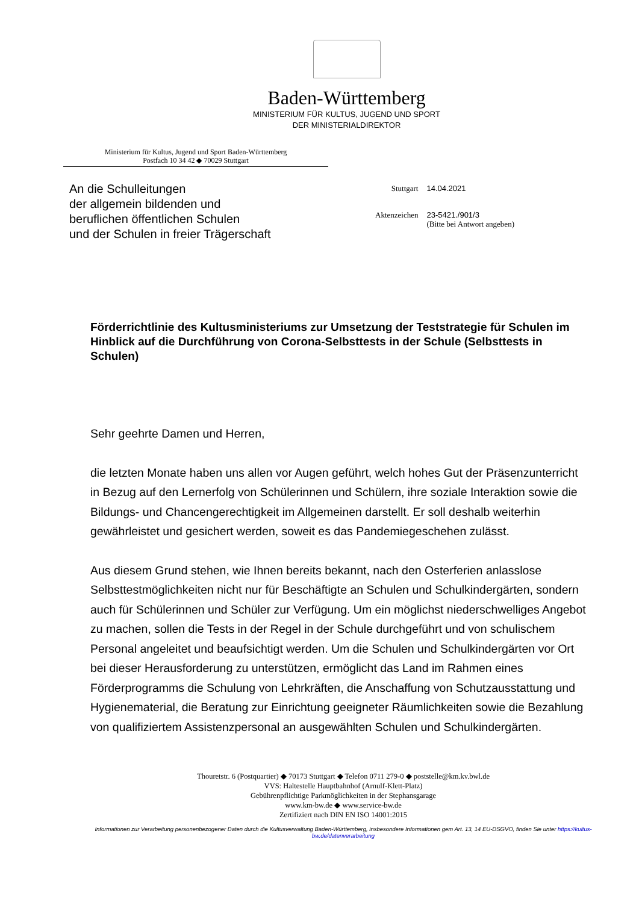Baden-Württemberg
MINISTERIUM FÜR KULTUS, JUGEND UND SPORT
DER MINISTERIALDIREKTOR
Ministerium für Kultus, Jugend und Sport Baden-Württemberg
Postfach 10 34 42 ◆ 70029 Stuttgart
An die Schulleitungen
der allgemein bildenden und
beruflichen öffentlichen Schulen
und der Schulen in freier Trägerschaft
| Stuttgart | 14.04.2021 |
| Aktenzeichen | 23-5421./901/3 (Bitte bei Antwort angeben) |
Förderrichtlinie des Kultusministeriums zur Umsetzung der Teststrategie für Schulen im Hinblick auf die Durchführung von Corona-Selbsttests in der Schule (Selbsttests in Schulen)
Sehr geehrte Damen und Herren,
die letzten Monate haben uns allen vor Augen geführt, welch hohes Gut der Präsenzunterricht in Bezug auf den Lernerfolg von Schülerinnen und Schülern, ihre soziale Interaktion sowie die Bildungs- und Chancengerechtigkeit im Allgemeinen darstellt. Er soll deshalb weiterhin gewährleistet und gesichert werden, soweit es das Pandemiegeschehen zulässt.
Aus diesem Grund stehen, wie Ihnen bereits bekannt, nach den Osterferien anlasslose Selbsttestmöglichkeiten nicht nur für Beschäftigte an Schulen und Schulkindergärten, sondern auch für Schülerinnen und Schüler zur Verfügung. Um ein möglichst niederschwelliges Angebot zu machen, sollen die Tests in der Regel in der Schule durchgeführt und von schulischem Personal angeleitet und beaufsichtigt werden. Um die Schulen und Schulkindergärten vor Ort bei dieser Herausforderung zu unterstützen, ermöglicht das Land im Rahmen eines Förderprogramms die Schulung von Lehrkräften, die Anschaffung von Schutzausstattung und Hygienematerial, die Beratung zur Einrichtung geeigneter Räumlichkeiten sowie die Bezahlung von qualifiziertem Assistenzpersonal an ausgewählten Schulen und Schulkindergärten.
Thouretstr. 6 (Postquartier) ◆ 70173 Stuttgart ◆ Telefon 0711 279-0 ◆ poststelle@km.kv.bwl.de
VVS: Haltestelle Hauptbahnhof (Arnulf-Klett-Platz)
Gebührenpflichtige Parkmöglichkeiten in der Stephansgarage
www.km-bw.de ◆ www.service-bw.de
Zertifiziert nach DIN EN ISO 14001:2015
Informationen zur Verarbeitung personenbezogener Daten durch die Kultusverwaltung Baden-Württemberg, insbesondere Informationen gem Art. 13, 14 EU-DSGVO, finden Sie unter https://kultus-bw.de/datenverarbeitung